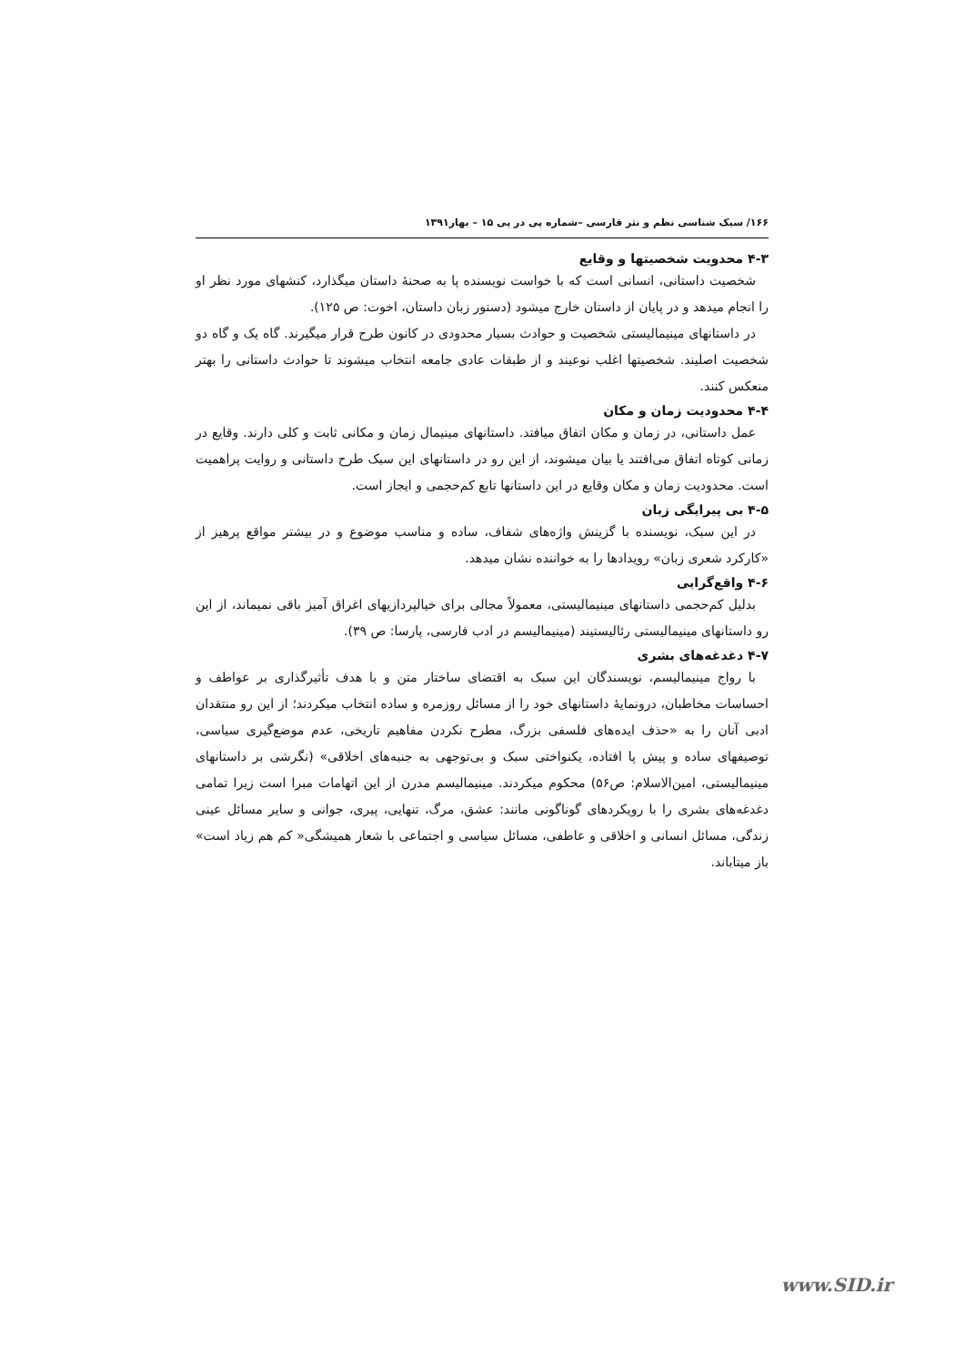۱۶۶/ سبک شناسی نظم و نثر فارسی –شماره پی در پی ۱۵ – بهار۱۳۹۱
۴-۳ محدویت شخصیتها و وقایع
شخصیت داستانی، انسانی است که با خواست نویسنده پا به صحنهٔ داستان میگذارد، کنشهای مورد نظر او را انجام میدهد و در پایان از داستان خارج میشود (دستور زبان داستان، اخوت: ص ۱۲۵).
در داستانهای مینیمالیستی شخصیت و حوادث بسیار محدودی در کانون طرح قرار میگیرند. گاه یک و گاه دو شخصیت اصلیند. شخصیتها اغلب نوعیند و از طبقات عادی جامعه انتخاب میشوند تا حوادث داستانی را بهتر منعکس کنند.
۴-۴ محدودیت زمان و مکان
عمل داستانی، در زمان و مکان اتفاق میافتد. داستانهای مینیمال زمان و مکانی ثابت و کلی دارند. وقایع در زمانی کوتاه اتفاق می‌افتند یا بیان میشوند، از این رو در داستانهای این سبک طرح داستانی و روایت پراهمیت است. محدودیت زمان و مکان وقایع در این داستانها تابع کم‌حجمی و ایجاز است.
۴-۵ بی پیرایگی زبان
در این سبک، نویسنده با گزینش واژه‌های شفاف، ساده و مناسب موضوع و در بیشتر مواقع پرهیز از «کارکرد شعری زبان» رویدادها را به خواننده نشان میدهد.
۴-۶ واقع‌گرایی
بدلیل کم‌حجمی داستانهای مینیمالیستی، معمولاً مجالی برای خیالپردازیهای اغراق آمیز باقی نمیماند، از این رو داستانهای مینیمالیستی رئالیستیند (مینیمالیسم در ادب فارسی، پارسا: ص ۳۹).
۴-۷ دغدغه‌های بشری
با رواج مینیمالیسم، نویسندگان این سبک به اقتضای ساختار متن و با هدف تأثیرگذاری بر عواطف و احساسات مخاطبان، درونمایهٔ داستانهای خود را از مسائل روزمره و ساده انتخاب میکردند؛ از این رو منتقدان ادبی آنان را به «حذف ایده‌های فلسفی بزرگ، مطرح نکردن مفاهیم تاریخی، عدم موضع‌گیری سیاسی، توصیفهای ساده و پیش پا افتاده، یکنواختی سبک و بی‌توجهی به جنبه‌های اخلاقی» (نگرشی بر داستانهای مینیمالیستی، امین‌الاسلام: ص۵۶) محکوم میکردند. مینیمالیسم مدرن از این اتهامات مبرا است زیرا تمامی دغدغه‌های بشری را با رویکردهای گوناگونی مانند: عشق، مرگ، تنهایی، پیری، جوانی و سایر مسائل عینی زندگی، مسائل انسانی و اخلاقی و عاطفی، مسائل سیاسی و اجتماعی با شعار همیشگی« کم هم زیاد است» باز میتاباند.
www.SID.ir